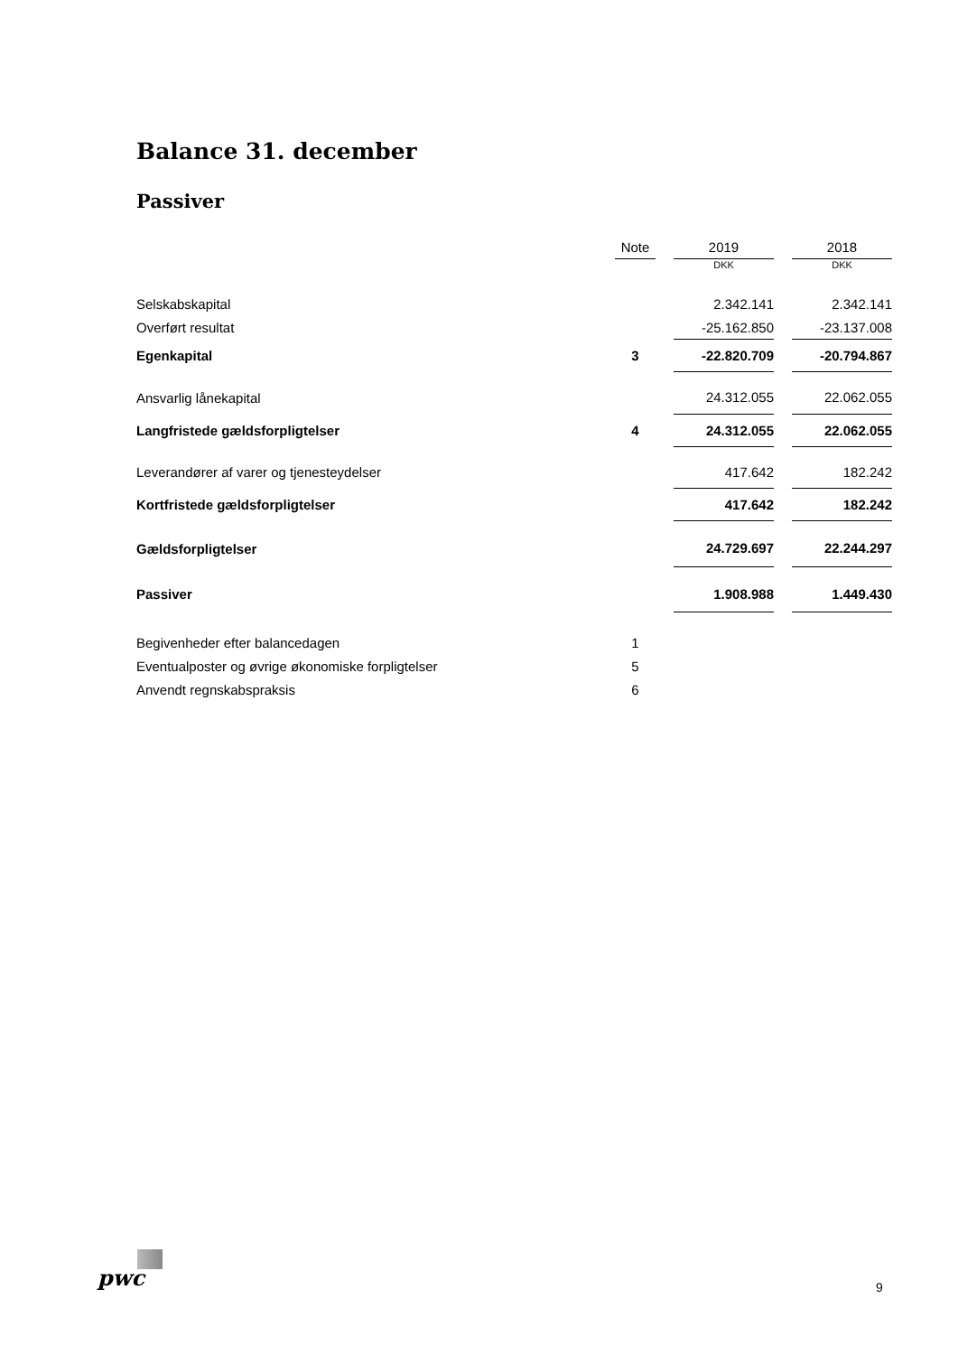Balance 31. december
Passiver
| | Note | | 2019 | | 2018 |
| --- | --- | --- | --- | --- | --- |
| | | | DKK | | DKK |
| Selskabskapital | | | 2.342.141 | | 2.342.141 |
| Overført resultat | | | -25.162.850 | | -23.137.008 |
| Egenkapital | 3 | | -22.820.709 | | -20.794.867 |
| Ansvarlig lånekapital | | | 24.312.055 | | 22.062.055 |
| Langfristede gældsforpligtelser | 4 | | 24.312.055 | | 22.062.055 |
| Leverandører af varer og tjenesteydelser | | | 417.642 | | 182.242 |
| Kortfristede gældsforpligtelser | | | 417.642 | | 182.242 |
| Gældsforpligtelser | | | 24.729.697 | | 22.244.297 |
| Passiver | | | 1.908.988 | | 1.449.430 |
| Begivenheder efter balancedagen | 1 | | | | |
| Eventualposter og øvrige økonomiske forpligtelser | 5 | | | | |
| Anvendt regnskabspraksis | 6 | | | | |
pwc 9